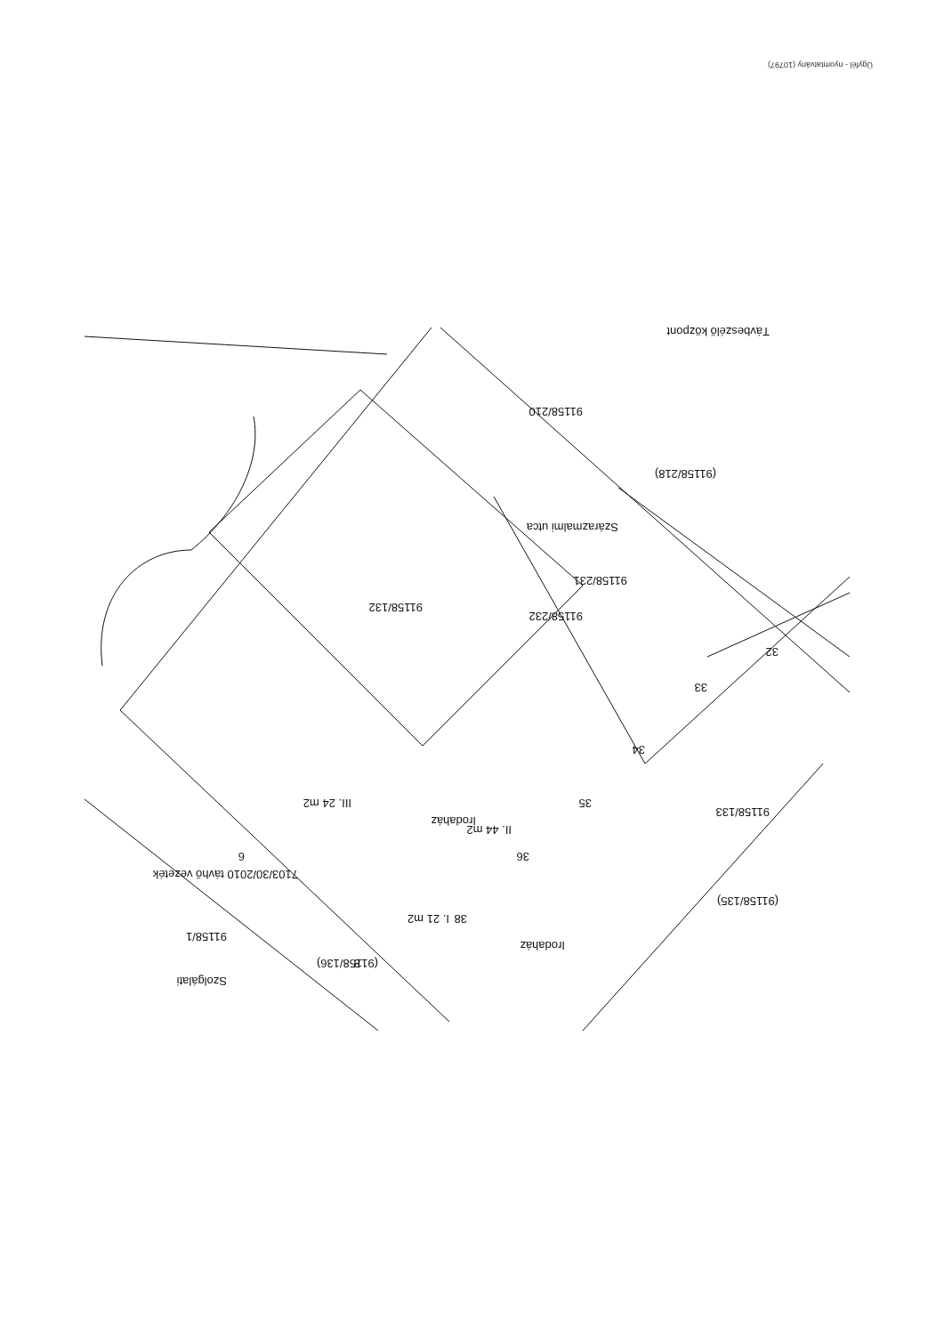Ügyfél - nyomtatvány (10797)
Szárazmalmi utca
91158/210
Irodaház
Irodaház
91158/232
91158/132
91158/231
(91158/218)
(91158/135)
91158/133
Távbeszélő központ
(91158/136)
7103/30/2010 távhő vezeték
III. 24 m2
II. 44 m2
I. 21 m2
Szolgálati
91158/1
6
8
32
33
34
35
36
38